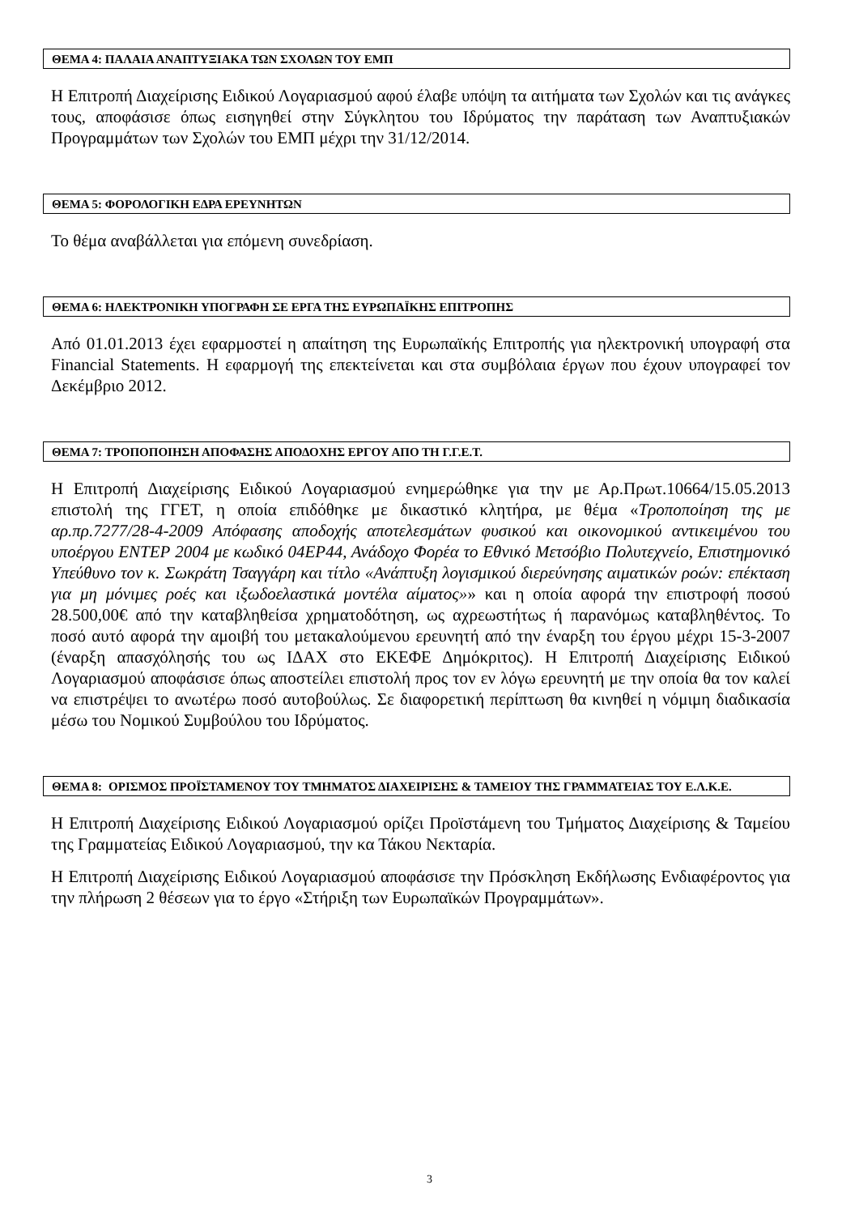ΘΕΜΑ 4: ΠΑΛΑΙΑ ΑΝΑΠΤΥΞΙΑΚΑ ΤΩΝ ΣΧΟΛΩΝ ΤΟΥ ΕΜΠ
Η Επιτροπή Διαχείρισης Ειδικού Λογαριασμού αφού έλαβε υπόψη τα αιτήματα των Σχολών και τις ανάγκες τους, αποφάσισε όπως εισηγηθεί στην Σύγκλητου του Ιδρύματος την παράταση των Αναπτυξιακών Προγραμμάτων των Σχολών του ΕΜΠ μέχρι την 31/12/2014.
ΘΕΜΑ 5: ΦΟΡΟΛΟΓΙΚΗ ΕΔΡΑ ΕΡΕΥΝΗΤΩΝ
Το θέμα αναβάλλεται για επόμενη συνεδρίαση.
ΘΕΜΑ 6: ΗΛΕΚΤΡΟΝΙΚΗ ΥΠΟΓΡΑΦΗ ΣΕ ΕΡΓΑ ΤΗΣ ΕΥΡΩΠΑΪΚΗΣ ΕΠΙΤΡΟΠΗΣ
Από 01.01.2013 έχει εφαρμοστεί η απαίτηση της Ευρωπαϊκής Επιτροπής για ηλεκτρονική υπογραφή στα Financial Statements. Η εφαρμογή της επεκτείνεται και στα συμβόλαια έργων που έχουν υπογραφεί τον Δεκέμβριο 2012.
ΘΕΜΑ 7: ΤΡΟΠΟΠΟΙΗΣΗ ΑΠΟΦΑΣΗΣ ΑΠΟΔΟΧΗΣ ΕΡΓΟΥ ΑΠΟ ΤΗ Γ.Γ.Ε.Τ.
Η Επιτροπή Διαχείρισης Ειδικού Λογαριασμού ενημερώθηκε για την με Αρ.Πρωτ.10664/15.05.2013 επιστολή της ΓΓΕΤ, η οποία επιδόθηκε με δικαστικό κλητήρα, με θέμα «Τροποποίηση της με αρ.πρ.7277/28-4-2009 Απόφασης αποδοχής αποτελεσμάτων φυσικού και οικονομικού αντικειμένου του υποέργου ΕΝΤΕΡ 2004 με κωδικό 04ΕΡ44, Ανάδοχο Φορέα το Εθνικό Μετσόβιο Πολυτεχνείο, Επιστημονικό Υπεύθυνο τον κ. Σωκράτη Τσαγγάρη και τίτλο «Ανάπτυξη λογισμικού διερεύνησης αιματικών ροών: επέκταση για μη μόνιμες ροές και ιξωδοελαστικά μοντέλα αίματος»» και η οποία αφορά την επιστροφή ποσού 28.500,00€ από την καταβληθείσα χρηματοδότηση, ως αχρεωστήτως ή παρανόμως καταβληθέντος. Το ποσό αυτό αφορά την αμοιβή του μετακαλούμενου ερευνητή από την έναρξη του έργου μέχρι 15-3-2007 (έναρξη απασχόλησής του ως ΙΔΑΧ στο ΕΚΕΦΕ Δημόκριτος). Η Επιτροπή Διαχείρισης Ειδικού Λογαριασμού αποφάσισε όπως αποστείλει επιστολή προς τον εν λόγω ερευνητή με την οποία θα τον καλεί να επιστρέψει το ανωτέρω ποσό αυτοβούλως. Σε διαφορετική περίπτωση θα κινηθεί η νόμιμη διαδικασία μέσω του Νομικού Συμβούλου του Ιδρύματος.
ΘΕΜΑ 8: ΟΡΙΣΜΟΣ ΠΡΟΪΣΤΑΜΕΝΟΥ ΤΟΥ ΤΜΗΜΑΤΟΣ ΔΙΑΧΕΙΡΙΣΗΣ & ΤΑΜΕΙΟΥ ΤΗΣ ΓΡΑΜΜΑΤΕΙΑΣ ΤΟΥ Ε.Λ.Κ.Ε.
Η Επιτροπή Διαχείρισης Ειδικού Λογαριασμού ορίζει Προϊστάμενη του Τμήματος Διαχείρισης & Ταμείου της Γραμματείας Ειδικού Λογαριασμού, την κα Τάκου Νεκταρία.
Η Επιτροπή Διαχείρισης Ειδικού Λογαριασμού αποφάσισε την Πρόσκληση Εκδήλωσης Ενδιαφέροντος για την πλήρωση 2 θέσεων για το έργο «Στήριξη των Ευρωπαϊκών Προγραμμάτων».
3